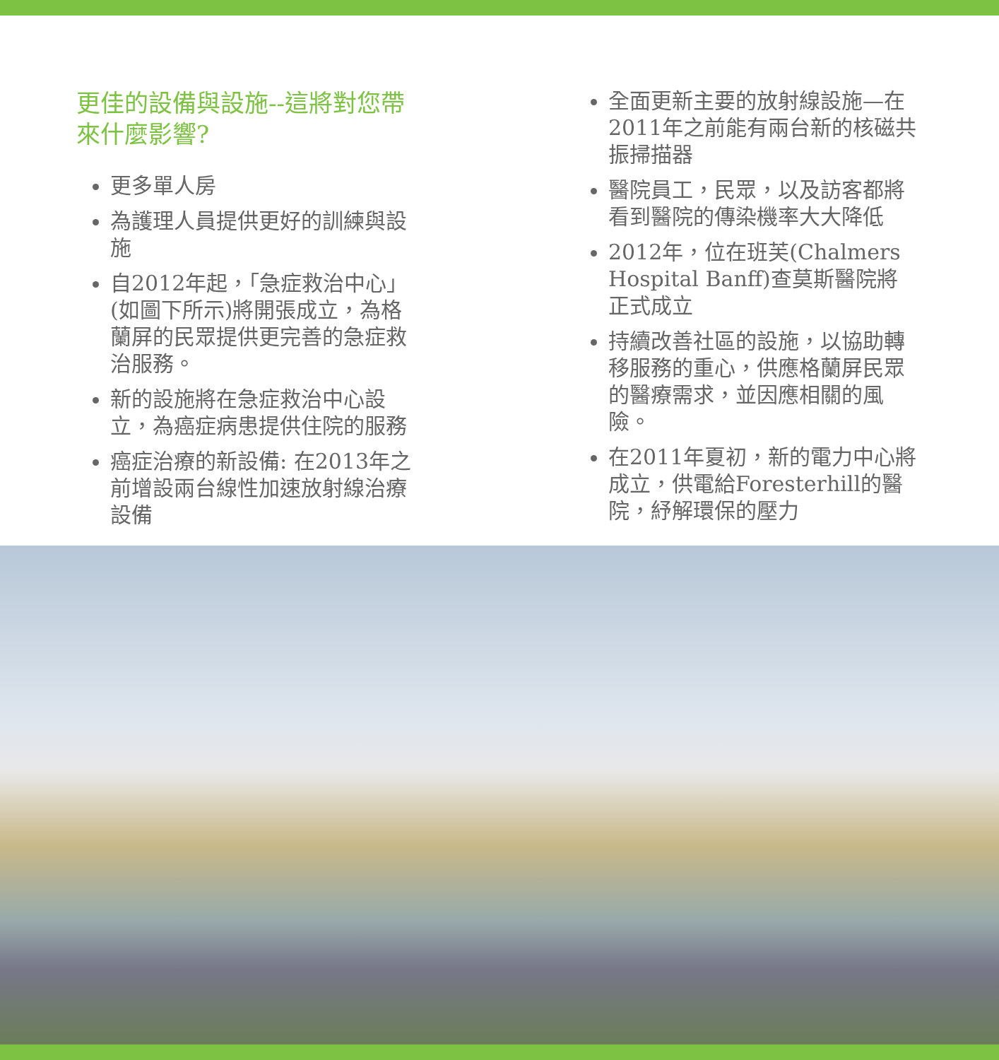更佳的設備與設施--這將對您帶來什麼影響?
更多單人房
為護理人員提供更好的訓練與設施
自2012年起，「急症救治中心」(如圖下所示)將開張成立，為格蘭屏的民眾提供更完善的急症救治服務。
新的設施將在急症救治中心設立，為癌症病患提供住院的服務
癌症治療的新設備: 在2013年之前增設兩台線性加速放射線治療設備
全面更新主要的放射線設施—在2011年之前能有兩台新的核磁共振掃描器
醫院員工，民眾，以及訪客都將看到醫院的傳染機率大大降低
2012年，位在班芙(Chalmers Hospital Banff)查莫斯醫院將正式成立
持續改善社區的設施，以協助轉移服務的重心，供應格蘭屏民眾的醫療需求，並因應相關的風險。
在2011年夏初，新的電力中心將成立，供電給Foresterhill的醫院，紓解環保的壓力